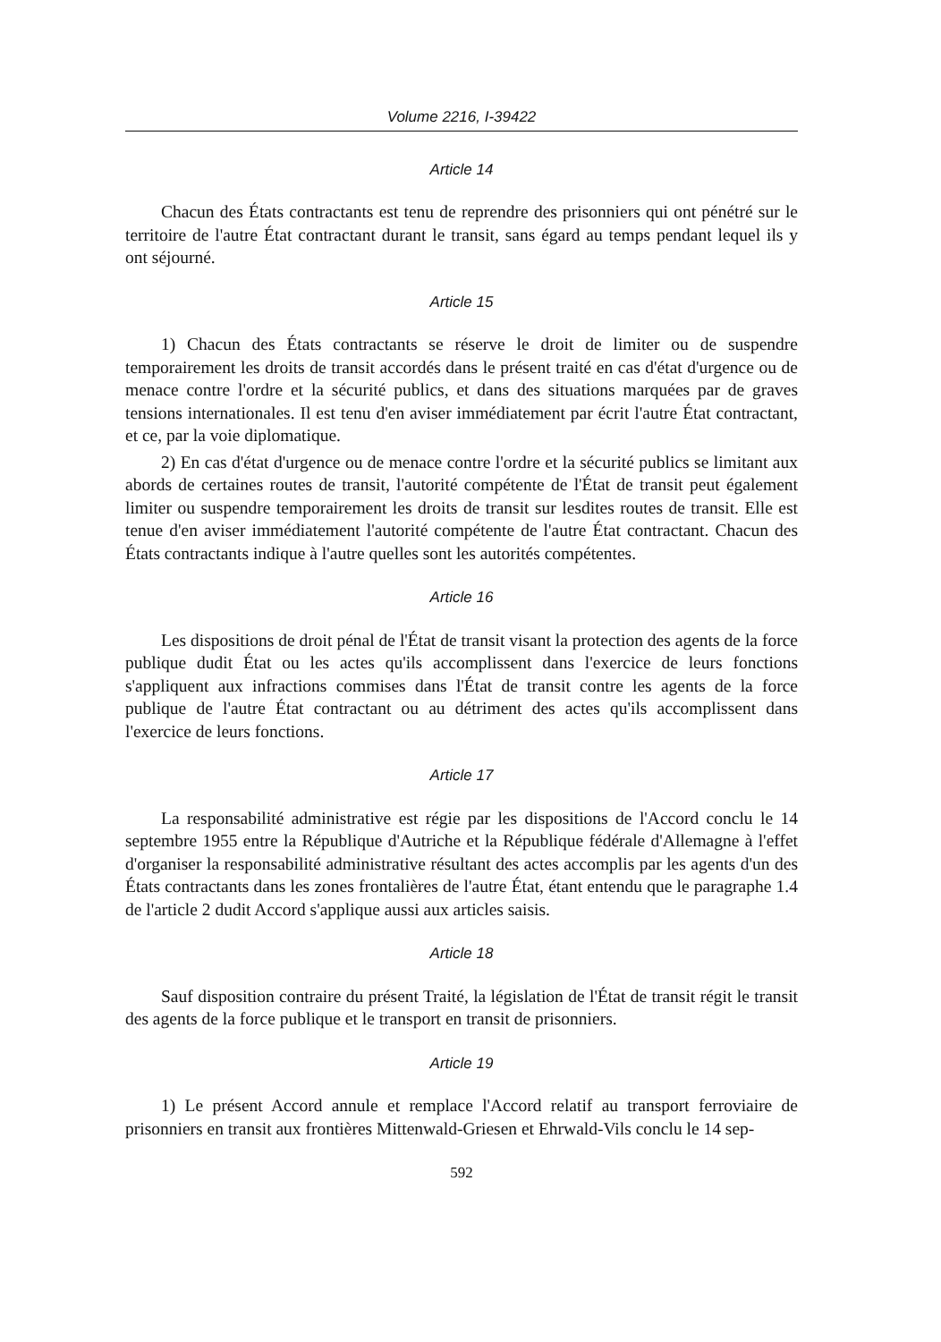Volume 2216, I-39422
Article 14
Chacun des États contractants est tenu de reprendre des prisonniers qui ont pénétré sur le territoire de l'autre État contractant durant le transit, sans égard au temps pendant lequel ils y ont séjourné.
Article 15
1) Chacun des États contractants se réserve le droit de limiter ou de suspendre temporairement les droits de transit accordés dans le présent traité en cas d'état d'urgence ou de menace contre l'ordre et la sécurité publics, et dans des situations marquées par de graves tensions internationales. Il est tenu d'en aviser immédiatement par écrit l'autre État contractant, et ce, par la voie diplomatique.
2) En cas d'état d'urgence ou de menace contre l'ordre et la sécurité publics se limitant aux abords de certaines routes de transit, l'autorité compétente de l'État de transit peut également limiter ou suspendre temporairement les droits de transit sur lesdites routes de transit. Elle est tenue d'en aviser immédiatement l'autorité compétente de l'autre État contractant. Chacun des États contractants indique à l'autre quelles sont les autorités compétentes.
Article 16
Les dispositions de droit pénal de l'État de transit visant la protection des agents de la force publique dudit État ou les actes qu'ils accomplissent dans l'exercice de leurs fonctions s'appliquent aux infractions commises dans l'État de transit contre les agents de la force publique de l'autre État contractant ou au détriment des actes qu'ils accomplissent dans l'exercice de leurs fonctions.
Article 17
La responsabilité administrative est régie par les dispositions de l'Accord conclu le 14 septembre 1955 entre la République d'Autriche et la République fédérale d'Allemagne à l'effet d'organiser la responsabilité administrative résultant des actes accomplis par les agents d'un des États contractants dans les zones frontalières de l'autre État, étant entendu que le paragraphe 1.4 de l'article 2 dudit Accord s'applique aussi aux articles saisis.
Article 18
Sauf disposition contraire du présent Traité, la législation de l'État de transit régit le transit des agents de la force publique et le transport en transit de prisonniers.
Article 19
1) Le présent Accord annule et remplace l'Accord relatif au transport ferroviaire de prisonniers en transit aux frontières Mittenwald-Griesen et Ehrwald-Vils conclu le 14 sep-
592